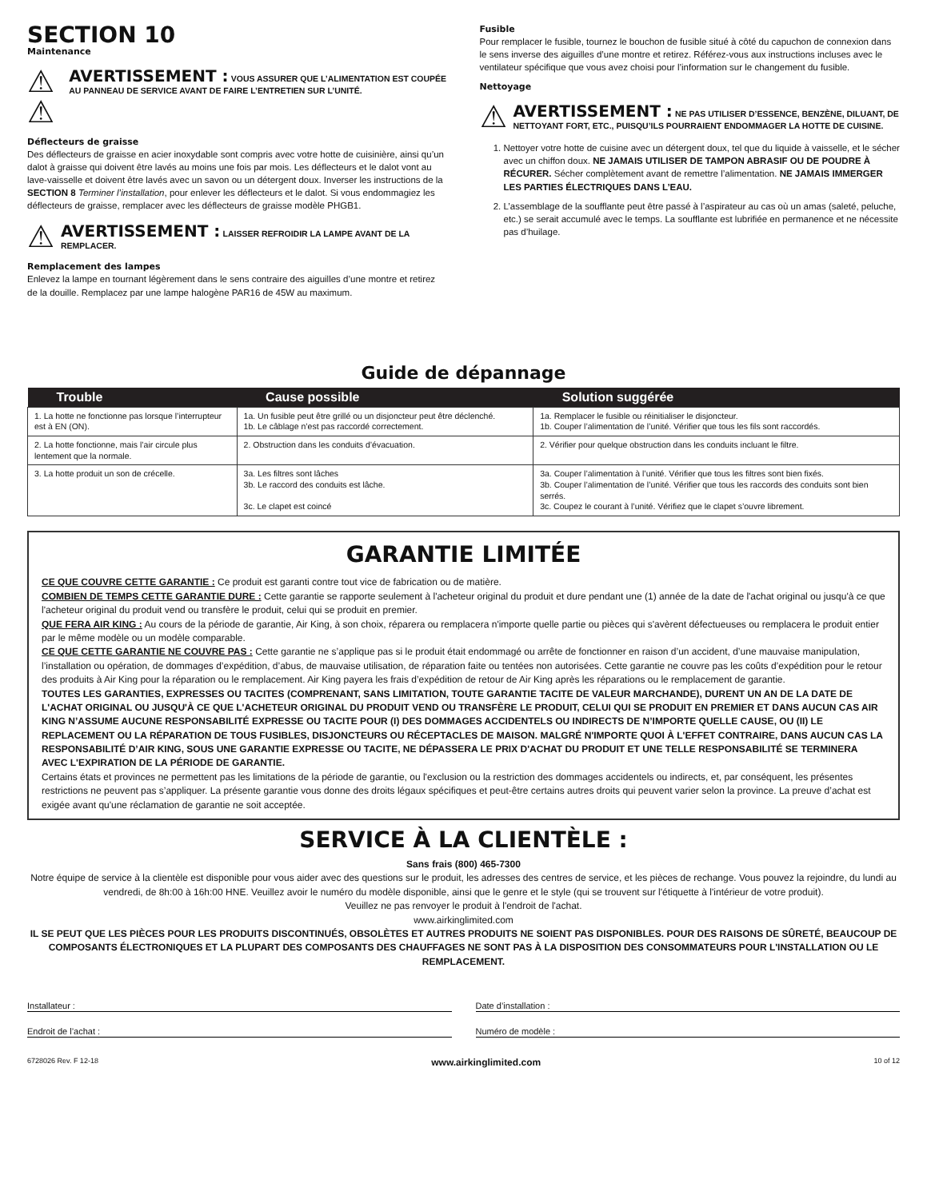SECTION 10
Maintenance
⚠ ⚠
AVERTISSEMENT : VOUS ASSURER QUE L’ALIMENTATION EST COUPÉE AU PANNEAU DE SERVICE AVANT DE FAIRE L’ENTRETIEN SUR L’UNITÉ.
Déflecteurs de graisse
Des déflecteurs de graisse en acier inoxydable sont compris avec votre hotte de cuisinière, ainsi qu’un dalot à graisse qui doivent être lavés au moins une fois par mois. Les déflecteurs et le dalot vont au lave-vaisselle et doivent être lavés avec un savon ou un détergent doux. Inverser les instructions de la SECTION 8 Terminer l’installation, pour enlever les déflecteurs et le dalot. Si vous endommagiez les déflecteurs de graisse, remplacer avec les déflecteurs de graisse modèle PHGB1.
⚠
AVERTISSEMENT : LAISSER REFROIDIR LA LAMPE AVANT DE LA REMPLACER.
Remplacement des lampes
Enlevez la lampe en tournant légèrement dans le sens contraire des aiguilles d’une montre et retirez de la douille. Remplacez par une lampe halogène PAR16 de 45W au maximum.
Fusible
Pour remplacer le fusible, tournez le bouchon de fusible situé à côté du capuchon de connexion dans le sens inverse des aiguilles d’une montre et retirez. Référez-vous aux instructions incluses avec le ventilateur spécifique que vous avez choisi pour l’information sur le changement du fusible.
Nettoyage
⚠
AVERTISSEMENT : NE PAS UTILISER D’ESSENCE, BENZÈNE, DILUANT, DE NETTOYANT FORT, ETC., PUISQU’ILS POURRAIENT ENDOMMAGER LA HOTTE DE CUISINE.
1. Nettoyer votre hotte de cuisine avec un détergent doux, tel que du liquide à vaisselle, et le sécher avec un chiffon doux. NE JAMAIS UTILISER DE TAMPON ABRASIF OU DE POUDRE À RÉCURER. Sécher complètement avant de remettre l’alimentation. NE JAMAIS IMMERGER LES PARTIES ÉLECTRIQUES DANS L’EAU.
2. L’assemblage de la soufflante peut être passé à l’aspirateur au cas où un amas (saleté, peluche, etc.) se serait accumulé avec le temps. La soufflante est lubrifiée en permanence et ne nécessite pas d’huilage.
Guide de dépannage
| Trouble | Cause possible | Solution suggérée |
| --- | --- | --- |
| 1. La hotte ne fonctionne pas lorsque l’interrupteur est à EN (ON). | 1a. Un fusible peut être grillé ou un disjoncteur peut être déclenché. 1b. Le câblage n’est pas raccordé correctement. | 1a. Remplacer le fusible ou réinitialiser le disjoncteur. 1b. Couper l’alimentation de l’unité. Vérifier que tous les fils sont raccordés. |
| 2. La hotte fonctionne, mais l’air circule plus lentement que la normale. | 2. Obstruction dans les conduits d’évacuation. | 2. Vérifier pour quelque obstruction dans les conduits incluant le filtre. |
| 3. La hotte produit un son de crécelle. | 3a. Les filtres sont lâches 3b. Le raccord des conduits est lâche. 3c. Le clapet est coincé | 3a. Couper l’alimentation à l’unité. Vérifier que tous les filtres sont bien fixés. 3b. Couper l’alimentation de l’unité. Vérifier que tous les raccords des conduits sont bien serrés. 3c. Coupez le courant à l’unité. Vérifiez que le clapet s’ouvre librement. |
GARANTIE LIMITÉE
CE QUE COUVRE CETTE GARANTIE : Ce produit est garanti contre tout vice de fabrication ou de matière.
COMBIEN DE TEMPS CETTE GARANTIE DURE : Cette garantie se rapporte seulement à l'acheteur original du produit et dure pendant une (1) année de la date de l'achat original ou jusqu'à ce que l'acheteur original du produit vend ou transfère le produit, celui qui se produit en premier.
QUE FERA AIR KING : Au cours de la période de garantie, Air King, à son choix, réparera ou remplacera n'importe quelle partie ou pièces qui s'avèrent défectueuses ou remplacera le produit entier par le même modèle ou un modèle comparable.
CE QUE CETTE GARANTIE NE COUVRE PAS : Cette garantie ne s’applique pas si le produit était endommagé ou arrête de fonctionner en raison d’un accident, d’une mauvaise manipulation, l’installation ou opération, de dommages d’expédition, d’abus, de mauvaise utilisation, de réparation faite ou tentées non autorisées. Cette garantie ne couvre pas les coûts d’expédition pour le retour des produits à Air King pour la réparation ou le remplacement. Air King payera les frais d’expédition de retour de Air King après les réparations ou le remplacement de garantie.
TOUTES LES GARANTIES, EXPRESSES OU TACITES (COMPRENANT, SANS LIMITATION, TOUTE GARANTIE TACITE DE VALEUR MARCHANDE), DURENT UN AN DE LA DATE DE L'ACHAT ORIGINAL OU JUSQU'À CE QUE L'ACHETEUR ORIGINAL DU PRODUIT VEND OU TRANSFÈRE LE PRODUIT, CELUI QUI SE PRODUIT EN PREMIER ET DANS AUCUN CAS AIR KING N’ASSUME AUCUNE RESPONSABILITÉ EXPRESSE OU TACITE POUR (I) DES DOMMAGES ACCIDENTELS OU INDIRECTS DE N’IMPORTE QUELLE CAUSE, OU (II) LE REPLACEMENT OU LA RÉPARATION DE TOUS FUSIBLES, DISJONCTEURS OU RÉCEPTACLES DE MAISON. MALGRÉ N'IMPORTE QUOI À L'EFFET CONTRAIRE, DANS AUCUN CAS LA RESPONSABILITÉ D’AIR KING, SOUS UNE GARANTIE EXPRESSE OU TACITE, NE DÉPASSERA LE PRIX D'ACHAT DU PRODUIT ET UNE TELLE RESPONSABILITÉ SE TERMINERA AVEC L'EXPIRATION DE LA PÉRIODE DE GARANTIE.
Certains états et provinces ne permettent pas les limitations de la période de garantie, ou l'exclusion ou la restriction des dommages accidentels ou indirects, et, par conséquent, les présentes restrictions ne peuvent pas s’appliquer. La présente garantie vous donne des droits légaux spécifiques et peut-être certains autres droits qui peuvent varier selon la province. La preuve d’achat est exigée avant qu'une réclamation de garantie ne soit acceptée.
SERVICE À LA CLIENTÈLE :
Sans frais (800) 465-7300
Notre équipe de service à la clientèle est disponible pour vous aider avec des questions sur le produit, les adresses des centres de service, et les pièces de rechange. Vous pouvez la rejoindre, du lundi au vendredi, de 8h:00 à 16h:00 HNE. Veuillez avoir le numéro du modèle disponible, ainsi que le genre et le style (qui se trouvent sur l'étiquette à l'intérieur de votre produit).
Veuillez ne pas renvoyer le produit à l'endroit de l'achat.
www.airkinglimited.com
IL SE PEUT QUE LES PIÈCES POUR LES PRODUITS DISCONTINUÉS, OBSOLÈTES ET AUTRES PRODUITS NE SOIENT PAS DISPONIBLES. POUR DES RAISONS DE SÛRETÉ, BEAUCOUP DE COMPOSANTS ÉLECTRONIQUES ET LA PLUPART DES COMPOSANTS DES CHAUFFAGES NE SONT PAS À LA DISPOSITION DES CONSOMMATEURS POUR L'INSTALLATION OU LE REMPLACEMENT.
Installateur : Date d’installation :
Endroit de l’achat : Numéro de modèle :
6728026 Rev. F 12-18 www.airkinglimited.com 10 of 12